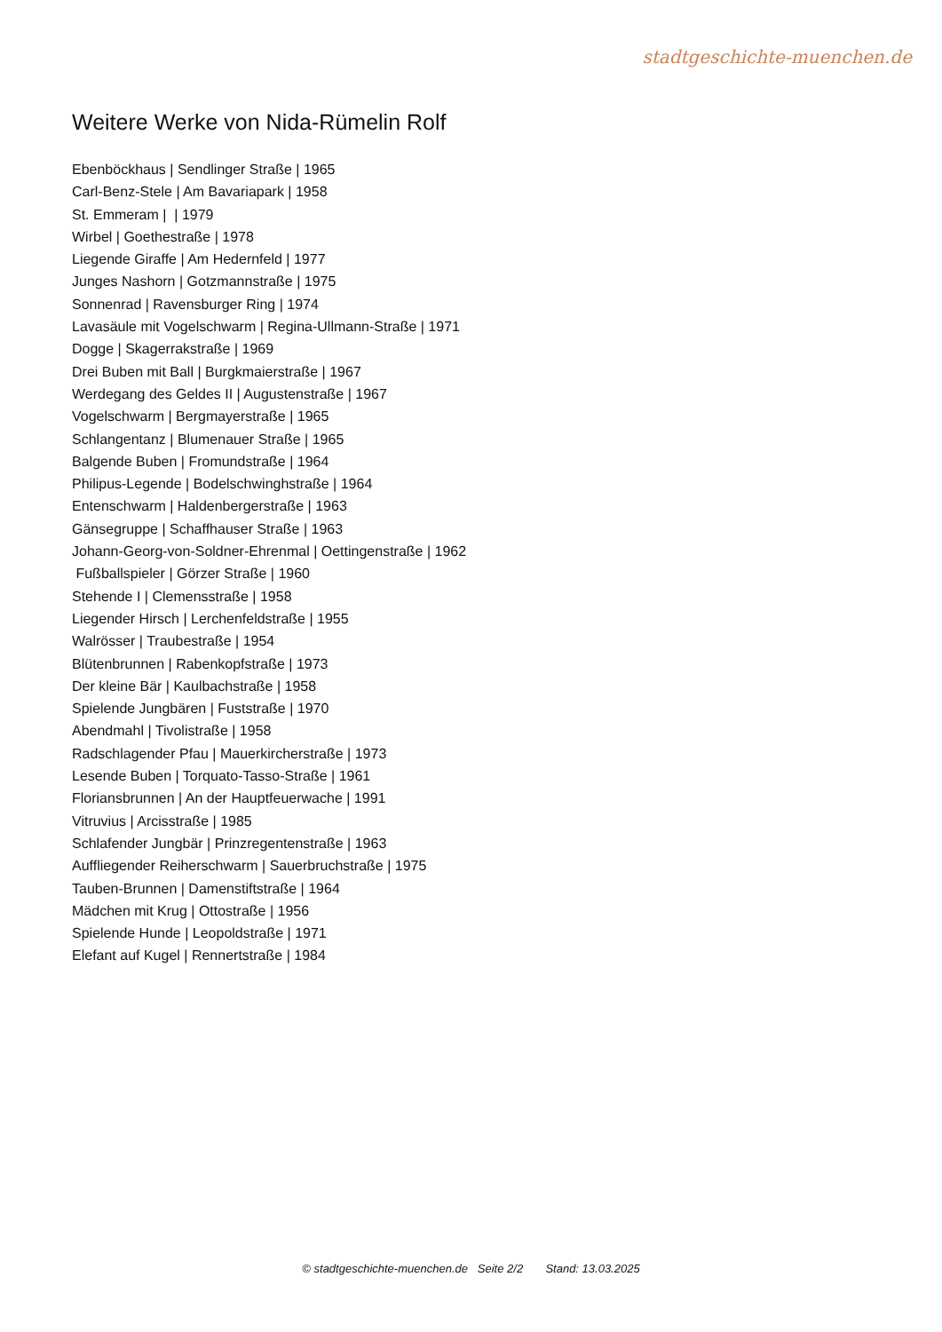stadtgeschichte-muenchen.de
Weitere Werke von Nida-Rümelin Rolf
Ebenböckhaus | Sendlinger Straße | 1965
Carl-Benz-Stele | Am Bavariapark | 1958
St. Emmeram | | 1979
Wirbel | Goethestraße | 1978
Liegende Giraffe | Am Hedernfeld | 1977
Junges Nashorn | Gotzmannstraße | 1975
Sonnenrad | Ravensburger Ring | 1974
Lavasäule mit Vogelschwarm | Regina-Ullmann-Straße | 1971
Dogge | Skagerrakstraße | 1969
Drei Buben mit Ball | Burgkmaierstraße | 1967
Werdegang des Geldes II | Augustenstraße | 1967
Vogelschwarm | Bergmayerstraße | 1965
Schlangentanz | Blumenauer Straße | 1965
Balgende Buben | Fromundstraße | 1964
Philipus-Legende | Bodelschwinghstraße | 1964
Entenschwarm | Haldenbergerstraße | 1963
Gänsegruppe | Schaffhauser Straße | 1963
Johann-Georg-von-Soldner-Ehrenmal | Oettingenstraße | 1962
Fußballspieler | Görzer Straße | 1960
Stehende I | Clemensstraße | 1958
Liegender Hirsch | Lerchenfeldstraße | 1955
Walrösser | Traubestraße | 1954
Blütenbrunnen | Rabenkopfstraße | 1973
Der kleine Bär | Kaulbachstraße | 1958
Spielende Jungbären | Fuststraße | 1970
Abendmahl | Tivolistraße | 1958
Radschlagender Pfau | Mauerkircherstraße | 1973
Lesende Buben | Torquato-Tasso-Straße | 1961
Floriansbrunnen | An der Hauptfeuerwache | 1991
Vitruvius | Arcisstraße | 1985
Schlafender Jungbär | Prinzregentenstraße | 1963
Auffliegender Reiherschwarm | Sauerbruchstraße | 1975
Tauben-Brunnen | Damenstiftstraße | 1964
Mädchen mit Krug | Ottostraße | 1956
Spielende Hunde | Leopoldstraße | 1971
Elefant auf Kugel | Rennertstraße | 1984
© stadtgeschichte-muenchen.de Seite 2/2 Stand: 13.03.2025